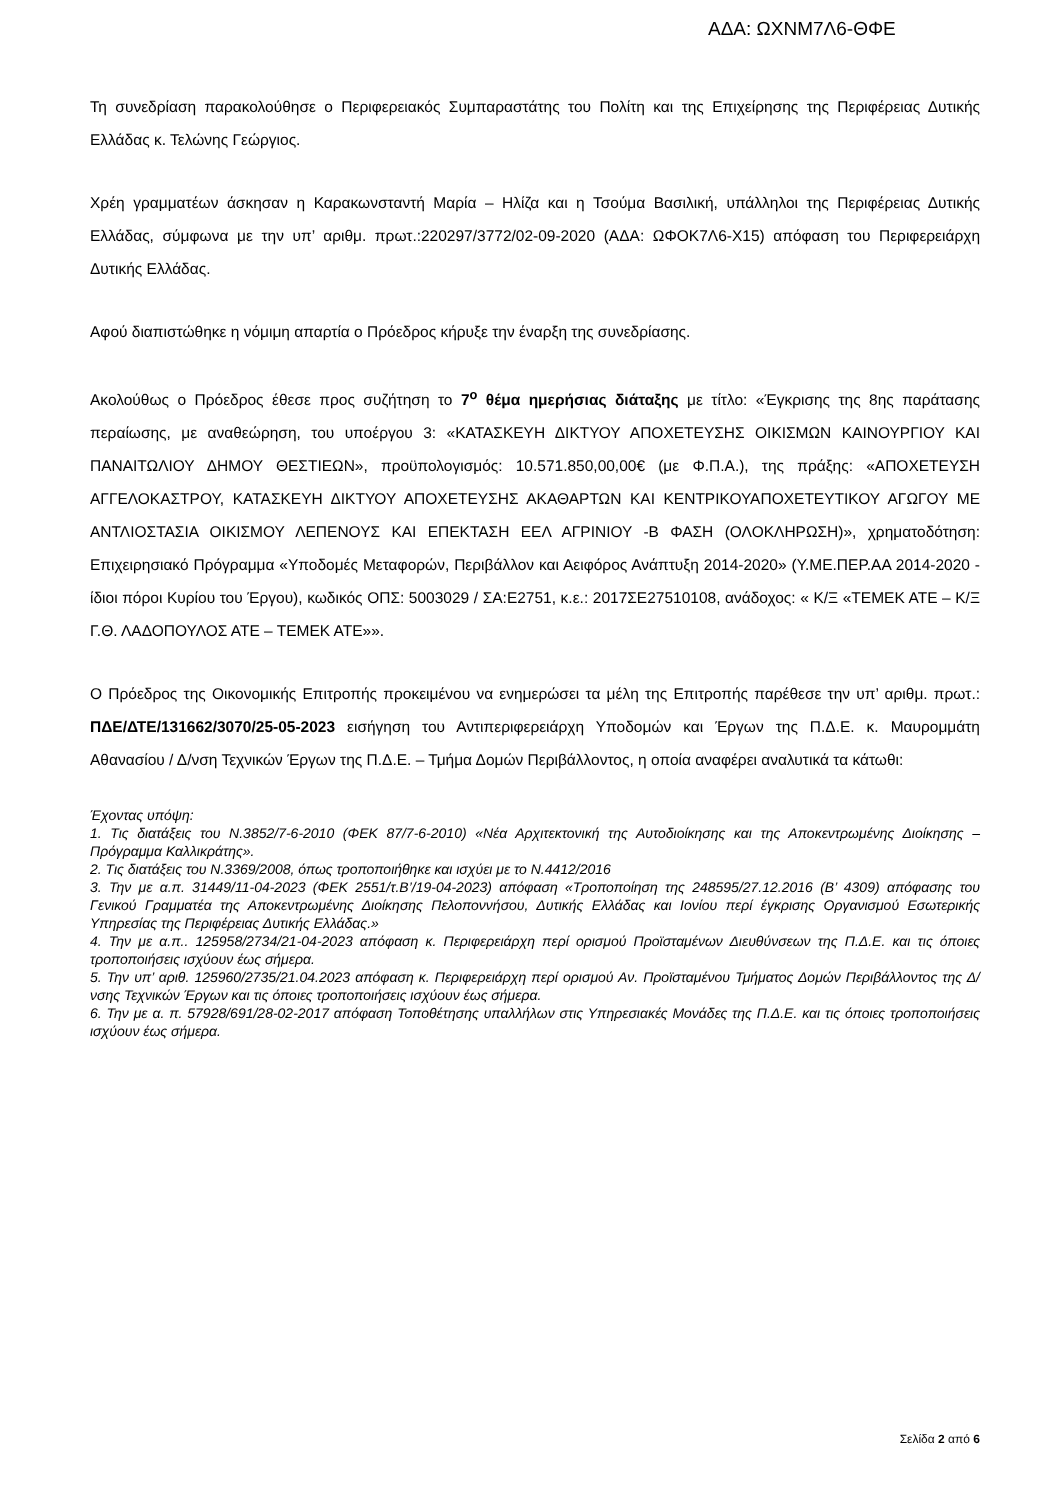ΑΔΑ: ΩΧΝΜ7Λ6-ΘΦΕ
Τη συνεδρίαση παρακολούθησε ο Περιφερειακός Συμπαραστάτης του Πολίτη και της Επιχείρησης της Περιφέρειας Δυτικής Ελλάδας κ. Τελώνης Γεώργιος.
Χρέη γραμματέων άσκησαν η Καρακωνσταντή Μαρία – Ηλίζα και η Τσούμα Βασιλική, υπάλληλοι της Περιφέρειας Δυτικής Ελλάδας, σύμφωνα με την υπ’ αριθμ. πρωτ.:220297/3772/02-09-2020 (ΑΔΑ: ΩΦΟΚ7Λ6-Χ15) απόφαση του Περιφερειάρχη Δυτικής Ελλάδας.
Αφού διαπιστώθηκε η νόμιμη απαρτία ο Πρόεδρος κήρυξε την έναρξη της συνεδρίασης.
Ακολούθως ο Πρόεδρος έθεσε προς συζήτηση το 7<sup>ο</sup> θέμα ημερήσιας διάταξης με τίτλο: «Έγκρισης της 8ης παράτασης περαίωσης, με αναθεώρηση, του υποέργου 3: «ΚΑΤΑΣΚΕΥΗ ΔΙΚΤΥΟΥ ΑΠΟΧΕΤΕΥΣΗΣ ΟΙΚΙΣΜΩΝ ΚΑΙΝΟΥΡΓΙΟΥ ΚΑΙ ΠΑΝΑΙΤΩΛΙΟΥ ΔΗΜΟΥ ΘΕΣΤΙΕΩΝ», προϋπολογισμός: 10.571.850,00,00€ (με Φ.Π.Α.), της πράξης: «ΑΠΟΧΕΤΕΥΣΗ ΑΓΓΕΛΟΚΑΣΤΡΟΥ, ΚΑΤΑΣΚΕΥΗ ΔΙΚΤΥΟΥ ΑΠΟΧΕΤΕΥΣΗΣ ΑΚΑΘΑΡΤΩΝ ΚΑΙ ΚΕΝΤΡΙΚΟΥΑΠΟΧΕΤΕΥΤΙΚΟΥ ΑΓΩΓΟΥ ΜΕ ΑΝΤΛΙΟΣΤΑΣΙΑ ΟΙΚΙΣΜΟΥ ΛΕΠΕΝΟΥΣ ΚΑΙ ΕΠΕΚΤΑΣΗ ΕΕΛ ΑΓΡΙΝΙΟΥ -Β ΦΑΣΗ (ΟΛΟΚΛΗΡΩΣΗ)», χρηματοδότηση: Επιχειρησιακό Πρόγραμμα «Υποδομές Μεταφορών, Περιβάλλον και Αειφόρος Ανάπτυξη 2014-2020» (Υ.ΜΕ.ΠΕΡ.ΑΑ 2014-2020 - ίδιοι πόροι Κυρίου του Έργου), κωδικός ΟΠΣ: 5003029 / ΣΑ:Ε2751, κ.ε.: 2017ΣΕ27510108, ανάδοχος: « Κ/Ξ «ΤΕΜΕΚ ΑΤΕ – Κ/Ξ Γ.Θ. ΛΑΔΟΠΟΥΛΟΣ ΑΤΕ – ΤΕΜΕΚ ΑΤΕ»».
Ο Πρόεδρος της Οικονομικής Επιτροπής προκειμένου να ενημερώσει τα μέλη της Επιτροπής παρέθεσε την υπ’ αριθμ. πρωτ.: ΠΔΕ/ΔΤΕ/131662/3070/25-05-2023 εισήγηση του Αντιπεριφερειάρχη Υποδομών και Έργων της Π.Δ.Ε. κ. Μαυρομμάτη Αθανασίου / Δ/νση Τεχνικών Έργων της Π.Δ.Ε. – Τμήμα Δομών Περιβάλλοντος, η οποία αναφέρει αναλυτικά τα κάτωθι:
Έχοντας υπόψη:
1. Τις διατάξεις του Ν.3852/7-6-2010 (ΦΕΚ 87/7-6-2010) «Νέα Αρχιτεκτονική της Αυτοδιοίκησης και της Αποκεντρωμένης Διοίκησης – Πρόγραμμα Καλλικράτης».
2. Τις διατάξεις του Ν.3369/2008, όπως τροποποιήθηκε και ισχύει με το Ν.4412/2016
3. Την με α.π. 31449/11-04-2023 (ΦΕΚ 2551/τ.Β’/19-04-2023) απόφαση «Τροποποίηση της 248595/27.12.2016 (Β’ 4309) απόφασης του Γενικού Γραμματέα της Αποκεντρωμένης Διοίκησης Πελοποννήσου, Δυτικής Ελλάδας και Ιονίου περί έγκρισης Οργανισμού Εσωτερικής Υπηρεσίας της Περιφέρειας Δυτικής Ελλάδας.»
4. Την με α.π.. 125958/2734/21-04-2023 απόφαση κ. Περιφερειάρχη περί ορισμού Προϊσταμένων Διευθύνσεων της Π.Δ.Ε. και τις όποιες τροποποιήσεις ισχύουν έως σήμερα.
5. Την υπ’ αριθ. 125960/2735/21.04.2023 απόφαση κ. Περιφερειάρχη περί ορισμού Αν. Προϊσταμένου Τμήματος Δομών Περιβάλλοντος της Δ/νσης Τεχνικών Έργων και τις όποιες τροποποιήσεις ισχύουν έως σήμερα.
6. Την με α. π. 57928/691/28-02-2017 απόφαση Τοποθέτησης υπαλλήλων στις Υπηρεσιακές Μονάδες της Π.Δ.Ε. και τις όποιες τροποποιήσεις ισχύουν έως σήμερα.
Σελίδα 2 από 6